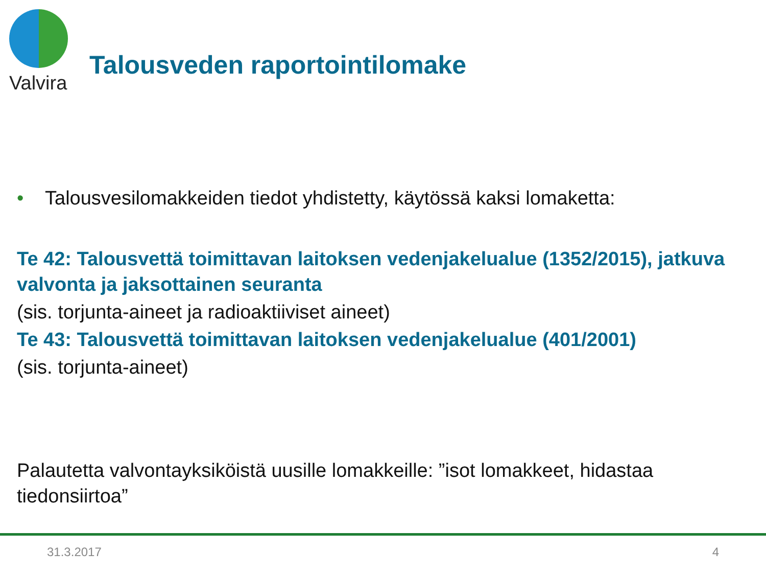Valvira
Talousveden raportointilomake
• Talousvesilomakkeiden tiedot yhdistetty, käytössä kaksi lomaketta:
Te 42: Talousvettä toimittavan laitoksen vedenjakelualue (1352/2015), jatkuva valvonta ja jaksottainen seuranta
(sis. torjunta-aineet ja radioaktiiviset aineet)
Te 43: Talousvettä toimittavan laitoksen vedenjakelualue (401/2001)
(sis. torjunta-aineet)
Palautetta valvontayksiköistä uusille lomakkeille: ”isot lomakkeet, hidastaa tiedonsiirtoa”
31.3.2017 4